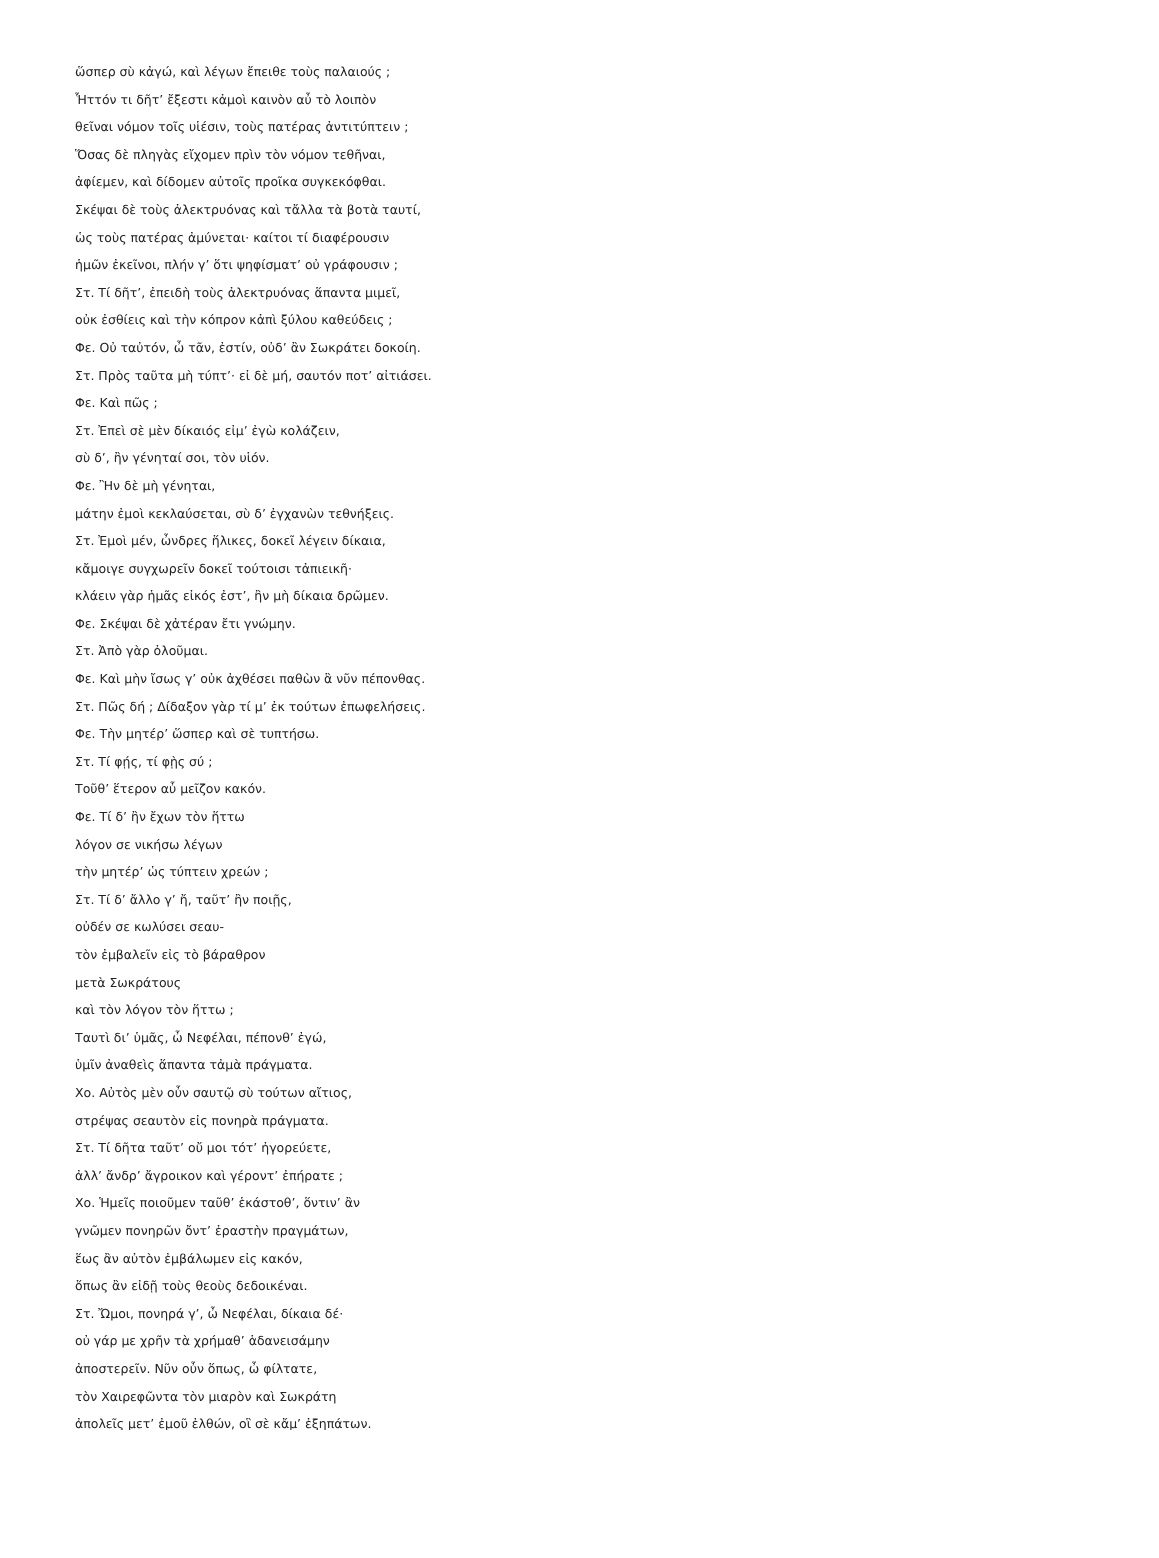ὥσπερ σὺ κἀγώ, καὶ λέγων ἔπειθε τοὺς παλαιούς ;
Ἧττόν τι δῆτ’ ἔξεστι κἀμοὶ καινὸν αὖ τὸ λοιπὸν
θεῖναι νόμον τοῖς υἱέσιν, τοὺς πατέρας ἀντιτύπτειν ;
Ὅσας δὲ πληγὰς εἴχομεν πρὶν τὸν νόμον τεθῆναι,
ἀφίεμεν, καὶ δίδομεν αὐτοῖς προῖκα συγκεκόφθαι.
Σκέψαι δὲ τοὺς ἀλεκτρυόνας καὶ τἄλλα τὰ βοτὰ ταυτί,
ὡς τοὺς πατέρας ἀμύνεται· καίτοι τί διαφέρουσιν
ἡμῶν ἐκεῖνοι, πλήν γ’ ὅτι ψηφίσματ’ οὐ γράφουσιν ;
Στ. Τί δῆτ’, ἐπειδὴ τοὺς ἀλεκτρυόνας ἅπαντα μιμεῖ,
οὐκ ἐσθίεις καὶ τὴν κόπρον κἀπὶ ξύλου καθεύδεις ;
Φε. Οὐ ταὐτόν, ὦ τᾶν, ἐστίν, οὐδ’ ἂν Σωκράτει δοκοίη.
Στ. Πρὸς ταῦτα μὴ τύπτ’· εἰ δὲ μή, σαυτόν ποτ’ αἰτιάσει.
Φε. Καὶ πῶς ;
Στ. Ἐπεὶ σὲ μὲν δίκαιός εἰμ’ ἐγὼ κολάζειν,
σὺ δ’, ἢν γένηταί σοι, τὸν υἱόν.
Φε. Ἢν δὲ μὴ γένηται,
μάτην ἐμοὶ κεκλαύσεται, σὺ δ’ ἐγχανὼν τεθνήξεις.
Στ. Ἐμοὶ μέν, ὦνδρες ἥλικες, δοκεῖ λέγειν δίκαια,
κἄμοιγε συγχωρεῖν δοκεῖ τούτοισι τἀπιεικῆ·
κλάειν γὰρ ἡμᾶς εἰκός ἐστ’, ἢν μὴ δίκαια δρῶμεν.
Φε. Σκέψαι δὲ χἀτέραν ἔτι γνώμην.
Στ. Ἀπὸ γὰρ ὀλοῦμαι.
Φε. Καὶ μὴν ἴσως γ’ οὐκ ἀχθέσει παθὼν ἃ νῦν πέπονθας.
Στ. Πῶς δή ; Δίδαξον γὰρ τί μ’ ἐκ τούτων ἐπωφελήσεις.
Φε. Τὴν μητέρ’ ὥσπερ καὶ σὲ τυπτήσω.
Στ. Τί φῄς, τί φῂς σύ ;
Τοῦθ’ ἕτερον αὖ μεῖζον κακόν.
Φε. Τί δ’ ἢν ἔχων τὸν ἥττω
λόγον σε νικήσω λέγων
τὴν μητέρ’ ὡς τύπτειν χρεών ;
Στ. Τί δ’ ἄλλο γ’ ἤ, ταῦτ’ ἢν ποιῇς,
οὐδέν σε κωλύσει σεαυ-
τὸν ἐμβαλεῖν εἰς τὸ βάραθρον
μετὰ Σωκράτους
καὶ τὸν λόγον τὸν ἥττω ;
Ταυτὶ δι’ ὑμᾶς, ὦ Νεφέλαι, πέπονθ’ ἐγώ,
ὑμῖν ἀναθεὶς ἅπαντα τἀμὰ πράγματα.
Χο. Αὐτὸς μὲν οὖν σαυτῷ σὺ τούτων αἴτιος,
στρέψας σεαυτὸν εἰς πονηρὰ πράγματα.
Στ. Τί δῆτα ταῦτ’ οὔ μοι τότ’ ἠγορεύετε,
ἀλλ’ ἄνδρ’ ἄγροικον καὶ γέροντ’ ἐπήρατε ;
Χο. Ἡμεῖς ποιοῦμεν ταῦθ’ ἑκάστοθ’, ὅντιν’ ἂν
γνῶμεν πονηρῶν ὄντ’ ἐραστὴν πραγμάτων,
ἕως ἂν αὐτὸν ἐμβάλωμεν εἰς κακόν,
ὅπως ἂν εἰδῇ τοὺς θεοὺς δεδοικέναι.
Στ. Ὤμοι, πονηρά γ’, ὦ Νεφέλαι, δίκαια δέ·
οὐ γάρ με χρῆν τὰ χρήμαθ’ ἁδανεισάμην
ἀποστερεῖν. Νῦν οὖν ὅπως, ὦ φίλτατε,
τὸν Χαιρεφῶντα τὸν μιαρὸν καὶ Σωκράτη
ἀπολεῖς μετ’ ἐμοῦ ἐλθών, οἳ σὲ κἄμ’ ἐξηπάτων.